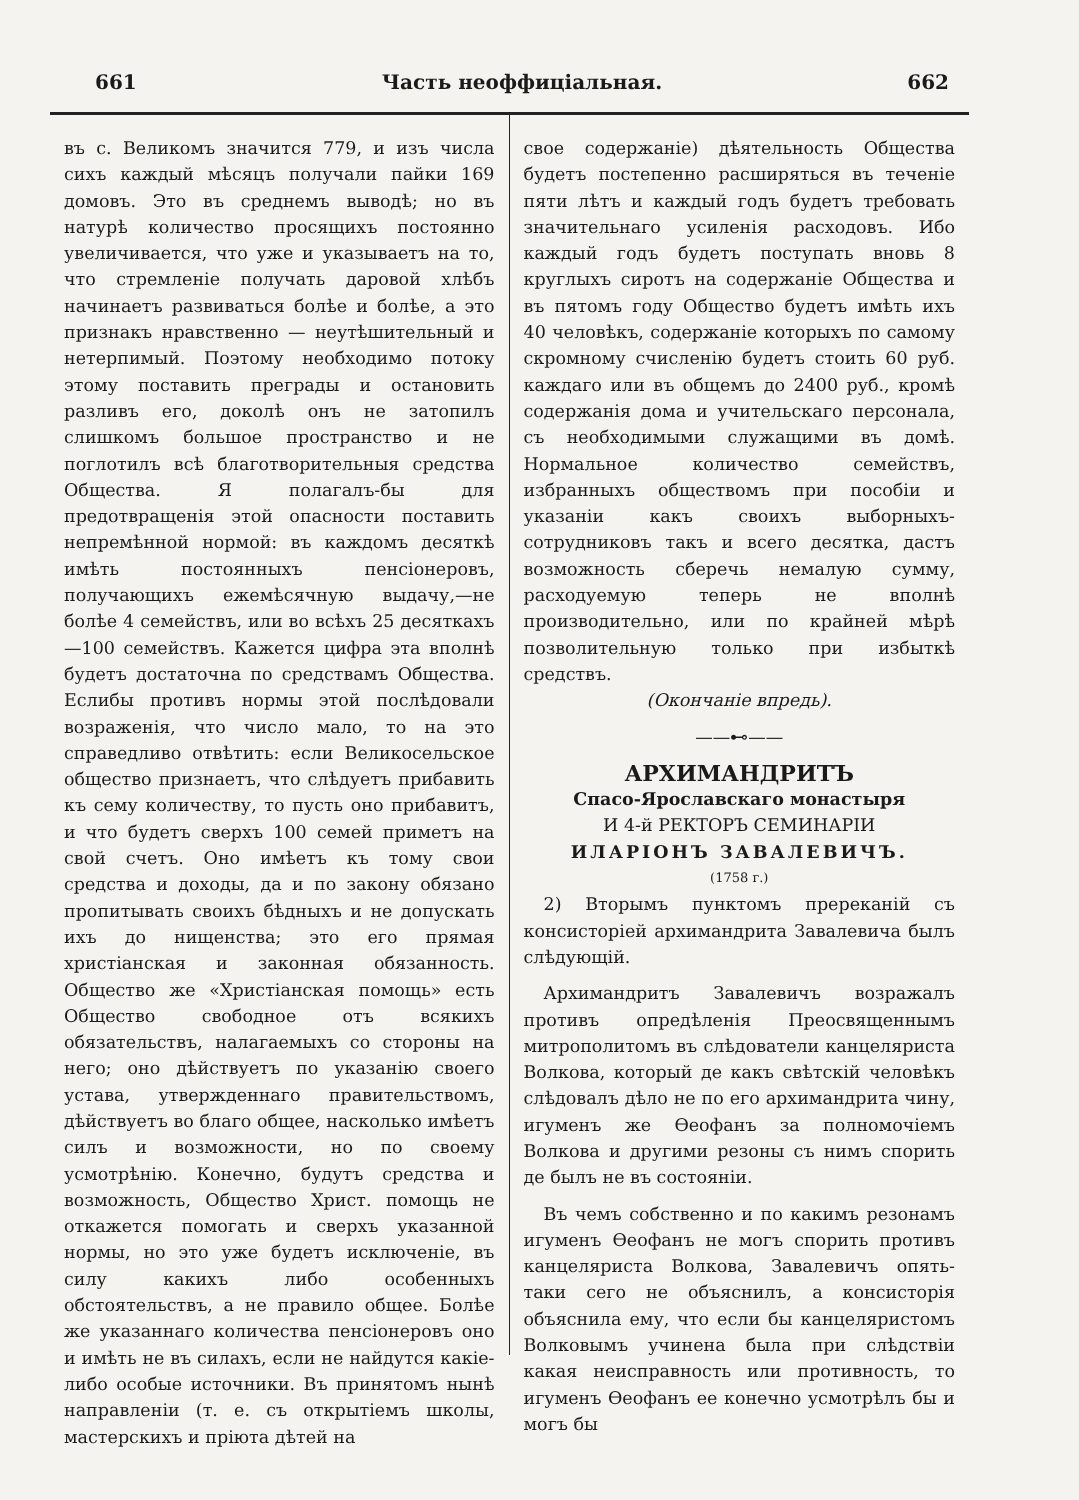661 Часть неоффиціальная. 662
въ с. Великомъ значится 779, и изъ числа сихъ каждый мѣсяцъ получали пайки 169 домовъ. Это въ среднемъ выводѣ; но въ натурѣ количество просящихъ постоянно увеличивается, что уже и указываетъ на то, что стремленіе получать даровой хлѣбъ начинаетъ развиваться болѣе и болѣе, а это признакъ нравственно — неутѣшительный и нетерпимый. Поэтому необходимо потоку этому поставить преграды и остановить разливъ его, доколѣ онъ не затопилъ слишкомъ большое пространство и не поглотилъ всѣ благотворительныя средства Общества. Я полагалъ-бы для предотвращенія этой опасности поставить непремѣнной нормой: въ каждомъ десяткѣ имѣть постоянныхъ пенсіонеровъ, получающихъ ежемѣсячную выдачу,—не болѣе 4 семействъ, или во всѣхъ 25 десяткахъ—100 семействъ. Кажется цифра эта вполнѣ будетъ достаточна по средствамъ Общества. Еслибы противъ нормы этой послѣдовали возраженія, что число мало, то на это справедливо отвѣтить: если Великосельское общество признаетъ, что слѣдуетъ прибавить къ сему количеству, то пусть оно прибавитъ, и что будетъ сверхъ 100 семей приметъ на свой счетъ. Оно имѣетъ къ тому свои средства и доходы, да и по закону обязано пропитывать своихъ бѣдныхъ и не допускать ихъ до нищенства; это его прямая христіанская и законная обязанность. Общество же «Христіанская помощь» есть Общество свободное отъ всякихъ обязательствъ, налагаемыхъ со стороны на него; оно дѣйствуетъ по указанію своего устава, утвержденнаго правительствомъ, дѣйствуетъ во благо общее, насколько имѣетъ силъ и возможности, но по своему усмотрѣнію. Конечно, будутъ средства и возможность, Общество Христ. помощь не откажется помогать и сверхъ указанной нормы, но это уже будетъ исключеніе, въ силу какихъ либо особенныхъ обстоятельствъ, а не правило общее. Болѣе же указаннаго количества пенсіонеровъ оно и имѣть не въ силахъ, если не найдутся какіе-либо особые источники. Въ принятомъ нынѣ направленіи (т. е. съ открытіемъ школы, мастерскихъ и пріюта дѣтей на
свое содержаніе) дѣятельность Общества будетъ постепенно расширяться въ теченіе пяти лѣтъ и каждый годъ будетъ требовать значительнаго усиленія расходовъ. Ибо каждый годъ будетъ поступать вновь 8 круглыхъ сиротъ на содержаніе Общества и въ пятомъ году Общество будетъ имѣть ихъ 40 человѣкъ, содержаніе которыхъ по самому скромному счисленію будетъ стоить 60 руб. каждаго или въ общемъ до 2400 руб., кромѣ содержанія дома и учительскаго персонала, съ необходимыми служащими въ домѣ. Нормальное количество семействъ, избранныхъ обществомъ при пособіи и указаніи какъ своихъ выборныхъ-сотрудниковъ такъ и всего десятка, дастъ возможность сберечь немалую сумму, расходуемую теперь не вполнѣ производительно, или по крайней мѣрѣ позволительную только при избыткѣ средствъ.
(Окончаніе впредь).
——⊷——
АРХИМАНДРИТЪ
Спасо-Ярославскаго монастыря
И 4-й РЕКТОРЪ СЕМИНАРІИ
ИЛАРІОНЪ ЗАВАЛЕВИЧЪ.
(1758 г.)
2) Вторымъ пунктомъ пререканій съ консисторіей архимандрита Завалевича былъ слѣдующій.
Архимандритъ Завалевичъ возражалъ противъ опредѣленія Преосвященнымъ митрополитомъ въ слѣдователи канцеляриста Волкова, который де какъ свѣтскій человѣкъ слѣдовалъ дѣло не по его архимандрита чину, игуменъ же Ѳеофанъ за полномочіемъ Волкова и другими резоны съ нимъ спорить де былъ не въ состояніи.
Въ чемъ собственно и по какимъ резонамъ игуменъ Ѳеофанъ не могъ спорить противъ канцеляриста Волкова, Завалевичъ опять-таки сего не объяснилъ, а консисторія объяснила ему, что если бы канцеляристомъ Волковымъ учинена была при слѣдствіи какая неисправность или противность, то игуменъ Ѳеофанъ ее конечно усмотрѣлъ бы и могъ бы